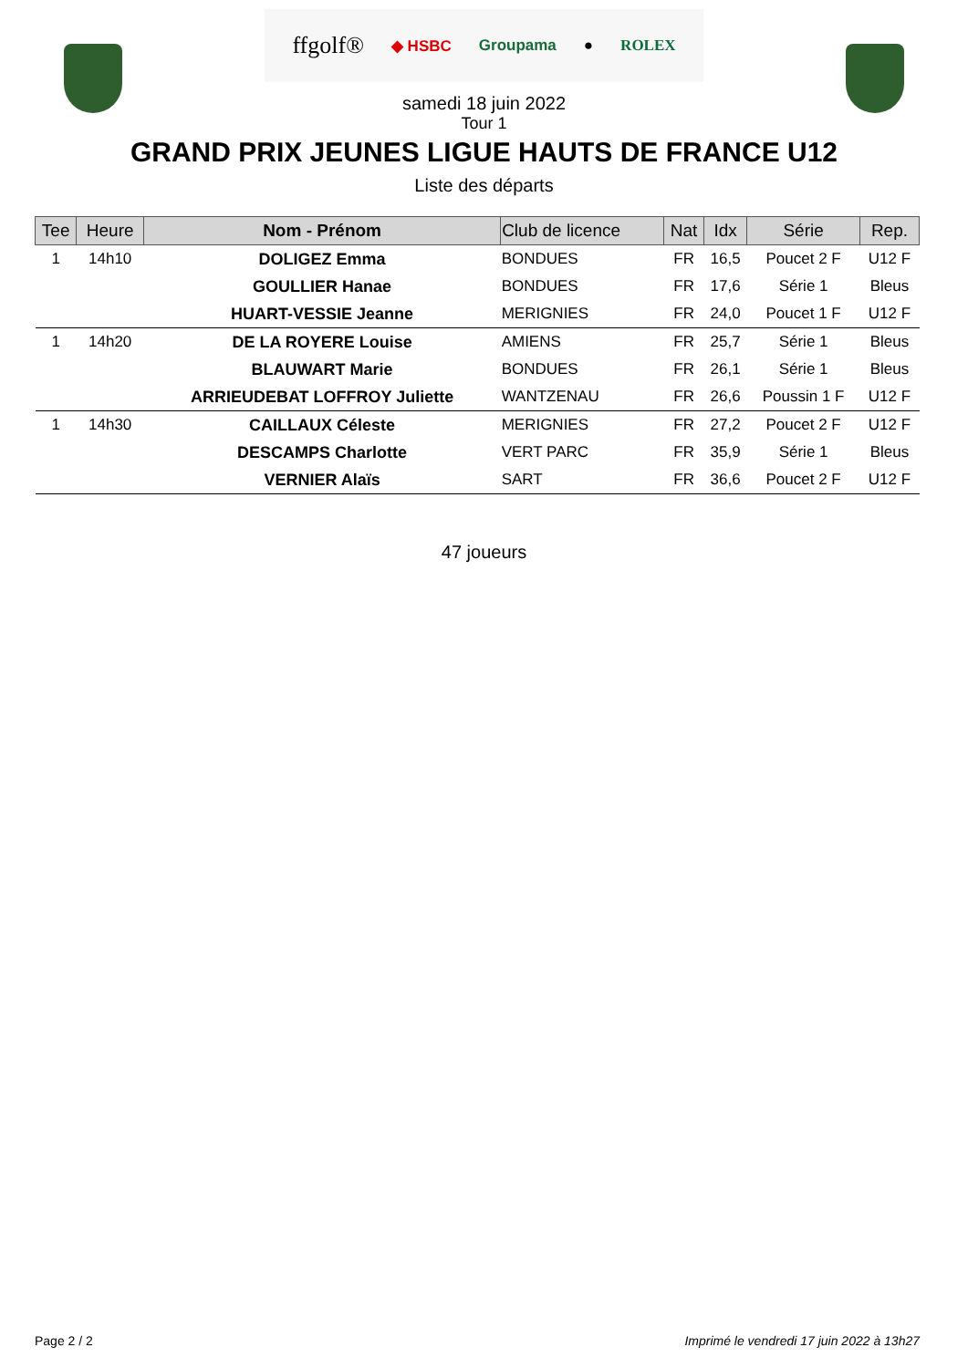ffgolf® ◆ HSBC Groupama ● ROLEX
samedi 18 juin 2022
Tour 1
GRAND PRIX JEUNES LIGUE HAUTS DE FRANCE U12
Liste des départs
| Tee | Heure | Nom - Prénom | Club de licence | Nat | Idx | Série | Rep. |
| --- | --- | --- | --- | --- | --- | --- | --- |
| 1 | 14h10 | DOLIGEZ Emma | BONDUES | FR | 16,5 | Poucet 2 F | U12 F |
| | | GOULLIER Hanae | BONDUES | FR | 17,6 | Série 1 | Bleus |
| | | HUART-VESSIE Jeanne | MERIGNIES | FR | 24,0 | Poucet 1 F | U12 F |
| 1 | 14h20 | DE LA ROYERE Louise | AMIENS | FR | 25,7 | Série 1 | Bleus |
| | | BLAUWART Marie | BONDUES | FR | 26,1 | Série 1 | Bleus |
| | | ARRIEUDEBAT LOFFROY Juliette | WANTZENAU | FR | 26,6 | Poussin 1 F | U12 F |
| 1 | 14h30 | CAILLAUX Céleste | MERIGNIES | FR | 27,2 | Poucet 2 F | U12 F |
| | | DESCAMPS Charlotte | VERT PARC | FR | 35,9 | Série 1 | Bleus |
| | | VERNIER Alaïs | SART | FR | 36,6 | Poucet 2 F | U12 F |
47 joueurs
Page 2 / 2 Imprimé le vendredi 17 juin 2022 à 13h27